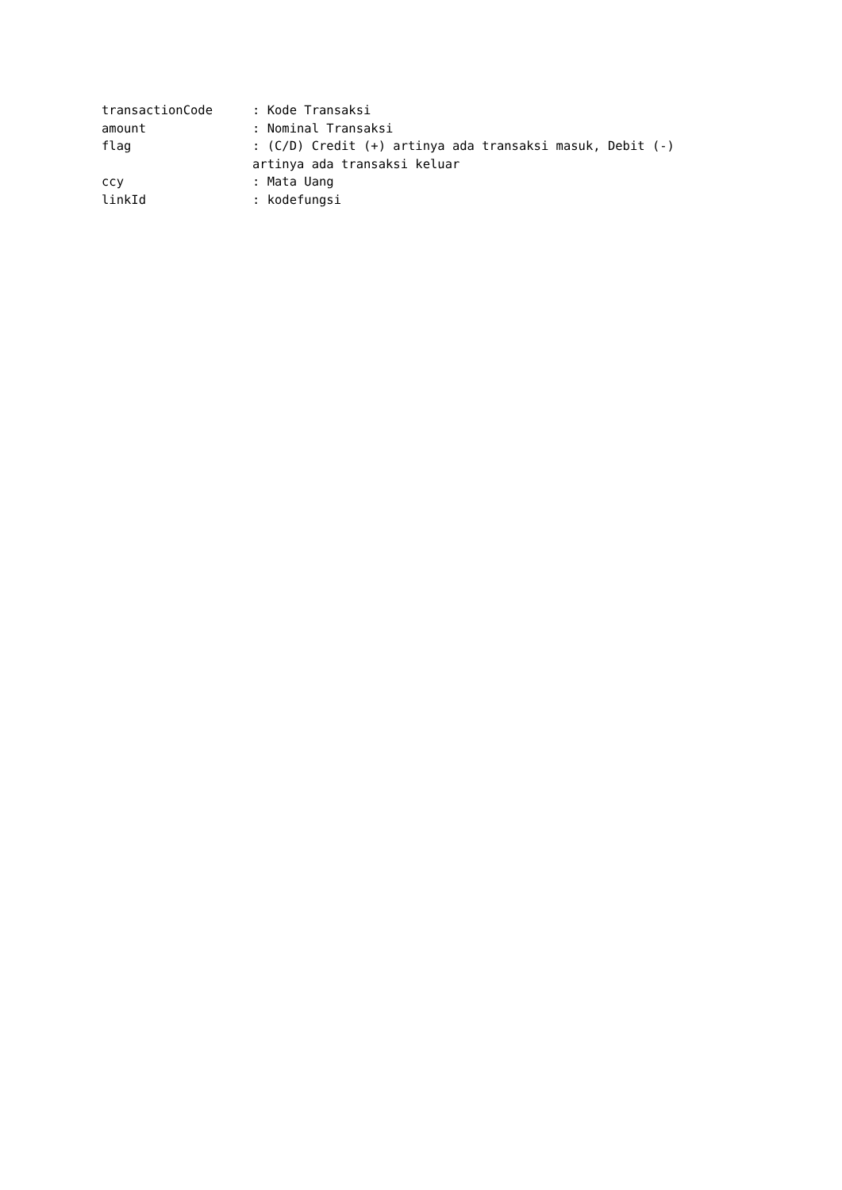transactionCode : Kode Transaksi
amount : Nominal Transaksi
flag : (C/D) Credit (+) artinya ada transaksi masuk, Debit (-) artinya ada transaksi keluar
ccy : Mata Uang
linkId : kodefungsi